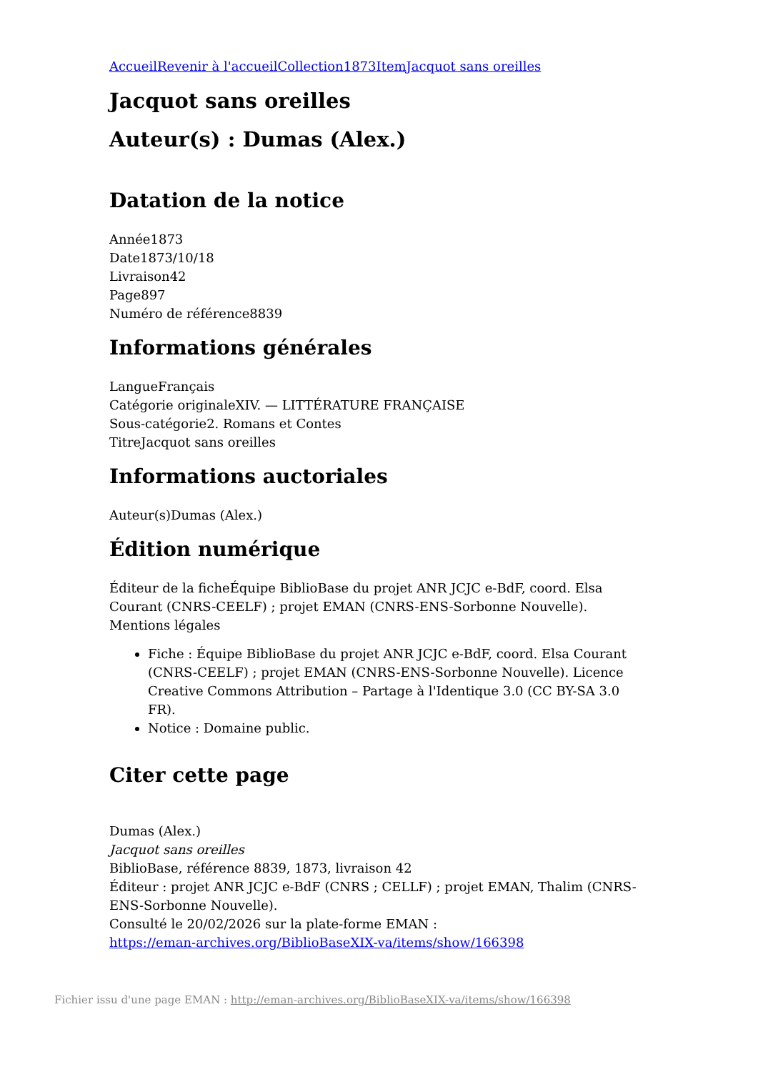Accueil Revenir à l'accueil Collection 1873 Item Jacquot sans oreilles
Jacquot sans oreilles
Auteur(s) : Dumas (Alex.)
Datation de la notice
Année1873
Date1873/10/18
Livraison42
Page897
Numéro de référence8839
Informations générales
LangueFrançais
Catégorie originaleXIV. — LITTÉRATURE FRANÇAISE
Sous-catégorie2. Romans et Contes
TitreJacquot sans oreilles
Informations auctoriales
Auteur(s)Dumas (Alex.)
Édition numérique
Éditeur de la ficheÉquipe BiblioBase du projet ANR JCJC e-BdF, coord. Elsa Courant (CNRS-CEELF) ; projet EMAN (CNRS-ENS-Sorbonne Nouvelle).
Mentions légales
Fiche : Équipe BiblioBase du projet ANR JCJC e-BdF, coord. Elsa Courant (CNRS-CEELF) ; projet EMAN (CNRS-ENS-Sorbonne Nouvelle). Licence Creative Commons Attribution – Partage à l'Identique 3.0 (CC BY-SA 3.0 FR).
Notice : Domaine public.
Citer cette page
Dumas (Alex.)
Jacquot sans oreilles
BiblioBase, référence 8839, 1873, livraison 42
Éditeur : projet ANR JCJC e-BdF (CNRS ; CELLF) ; projet EMAN, Thalim (CNRS-ENS-Sorbonne Nouvelle).
Consulté le 20/02/2026 sur la plate-forme EMAN :
https://eman-archives.org/BiblioBaseXIX-va/items/show/166398
Fichier issu d'une page EMAN : http://eman-archives.org/BiblioBaseXIX-va/items/show/166398